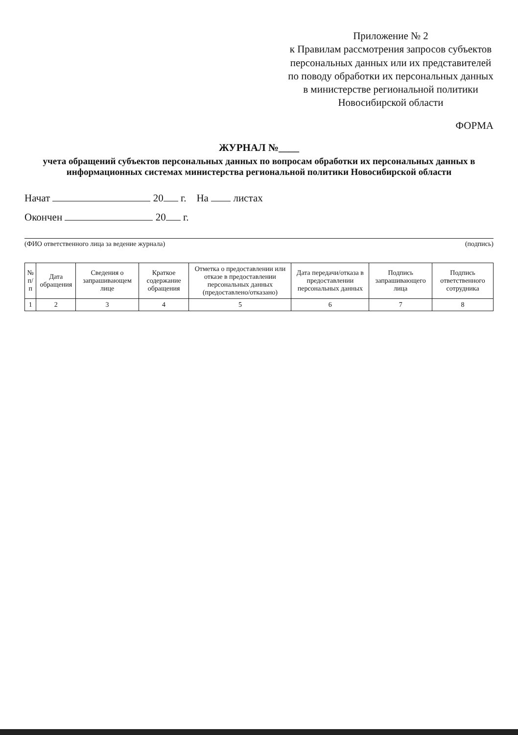Приложение № 2
к Правилам рассмотрения запросов субъектов персональных данных или их представителей по поводу обработки их персональных данных в министерстве региональной политики Новосибирской области
ФОРМА
ЖУРНАЛ №____
учета обращений субъектов персональных данных по вопросам обработки их персональных данных в информационных системах министерства региональной политики Новосибирской области
Начат 20 г. На листах
Окончен 20 г.
(ФИО ответственного лица за ведение журнала) (подпись)
| № п/п | Дата обращения | Сведения о запрашивающем лице | Краткое содержание обращения | Отметка о предоставлении или отказе в предоставлении персональных данных (предоставлено/отказано) | Дата передачи/отказа в предоставлении персональных данных | Подпись запрашивающего лица | Подпись ответственного сотрудника |
| --- | --- | --- | --- | --- | --- | --- | --- |
| 1 | 2 | 3 | 4 | 5 | 6 | 7 | 8 |